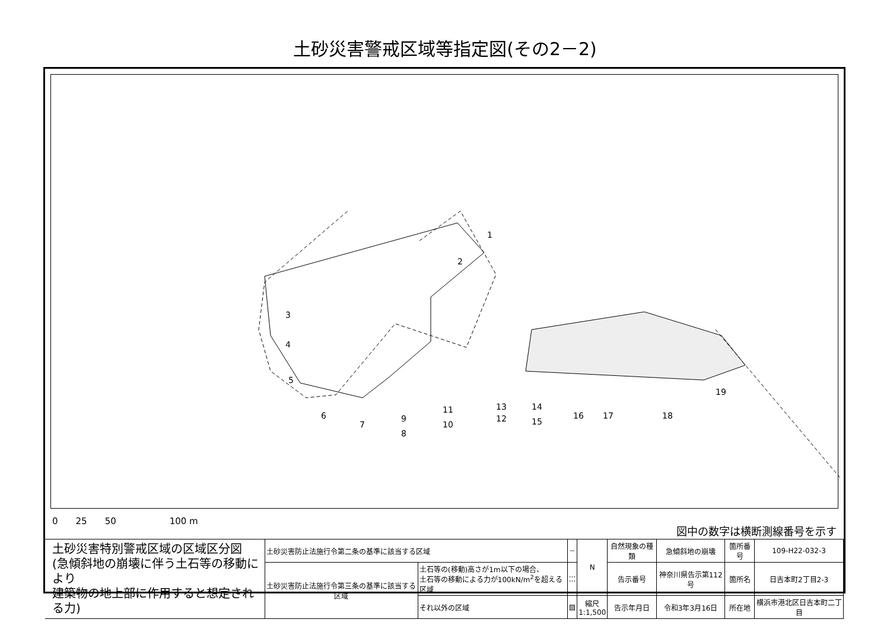土砂災害警戒区域等指定図(その2－2)
1
2
3
4
5
6
7
8
9
10
11
12
13
14
15
16
17
18
19
0　　25　　50　　　　　　100 m
図中の数字は横断測線番号を示す
| 土砂災害特別警戒区域の区域区分図 (急傾斜地の崩壊に伴う土石等の移動により 建築物の地上部に作用すると想定される力) | 土砂災害防止法施行令第二条の基準に該当する区域 | | ┄ | N | 自然現象の種類 | 急傾斜地の崩壊 | 箇所番号 | 109-H22-032-3 |
| | 土砂災害防止法施行令第三条の基準に該当する区域 | 土石等の(移動)高さが1m以下の場合、 土石等の移動による力が100kN/m<sup>2</sup>を超える区域 | ⁚⁚⁚ | | 告示番号 | 神奈川県告示第112号 | 箇所名 | 日吉本町2丁目2-3 |
| | | それ以外の区域 | ▨ | 縮尺 1:1,500 | 告示年月日 | 令和3年3月16日 | 所在地 | 横浜市港北区日吉本町二丁目 |